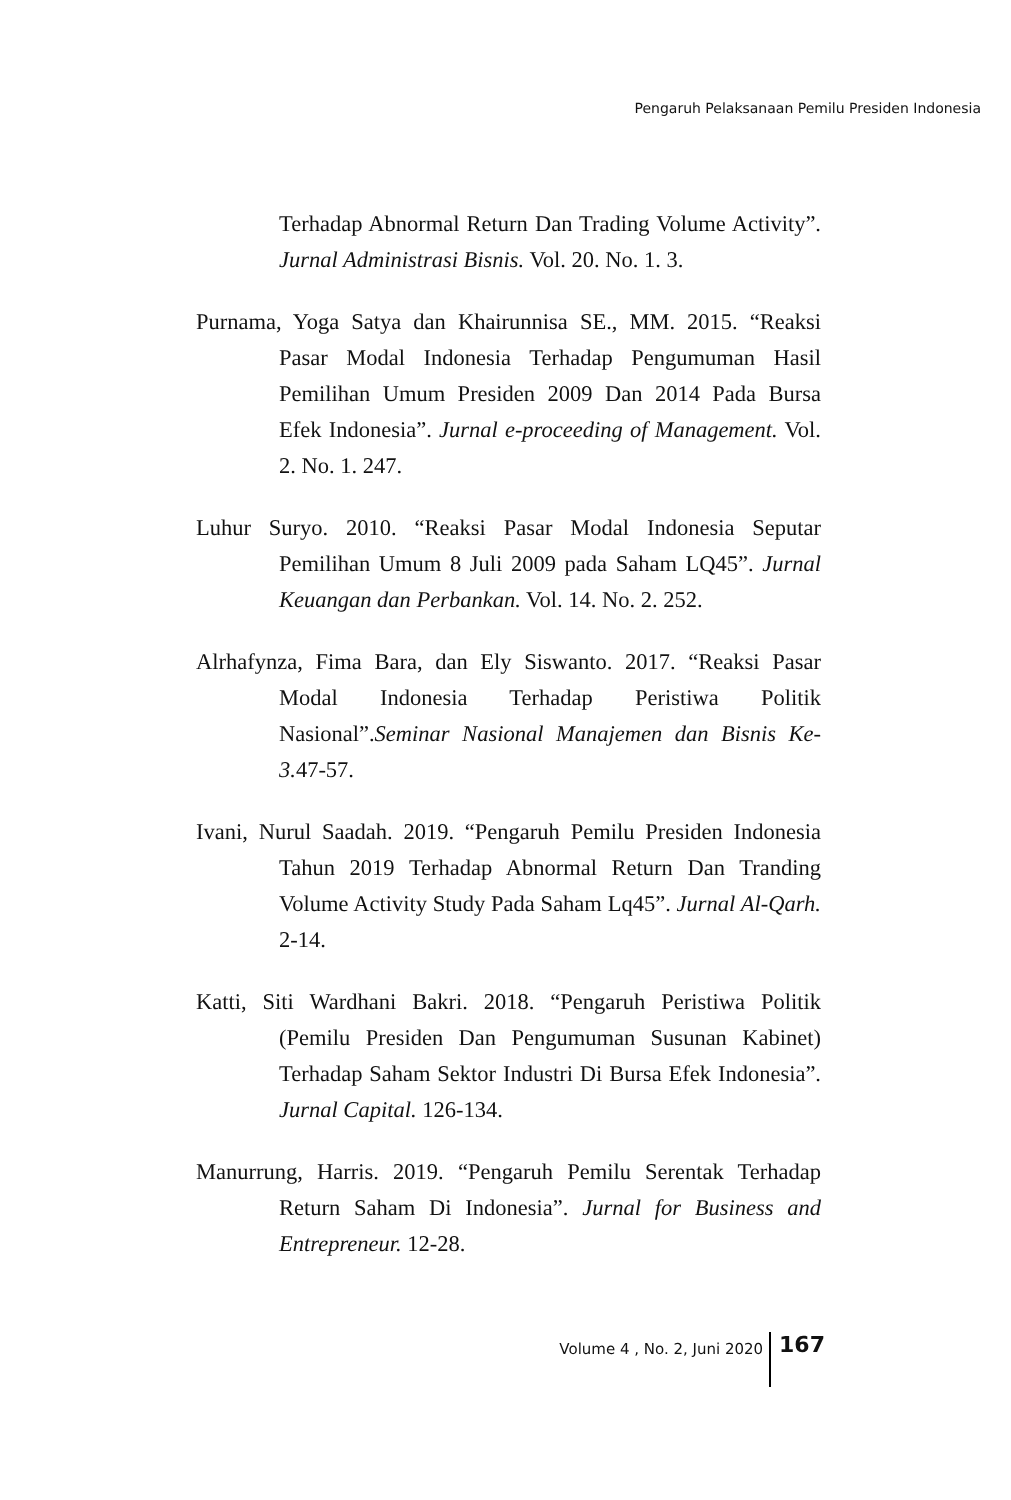Pengaruh Pelaksanaan Pemilu Presiden Indonesia
Terhadap Abnormal Return Dan Trading Volume Activity”. Jurnal Administrasi Bisnis. Vol. 20. No. 1. 3.
Purnama, Yoga Satya dan Khairunnisa SE., MM. 2015. “Reaksi Pasar Modal Indonesia Terhadap Pengumuman Hasil Pemilihan Umum Presiden 2009 Dan 2014 Pada Bursa Efek Indonesia”. Jurnal e-proceeding of Management. Vol. 2. No. 1. 247.
Luhur Suryo. 2010. “Reaksi Pasar Modal Indonesia Seputar Pemilihan Umum 8 Juli 2009 pada Saham LQ45”. Jurnal Keuangan dan Perbankan. Vol. 14. No. 2. 252.
Alrhafynza, Fima Bara, dan Ely Siswanto. 2017. “Reaksi Pasar Modal Indonesia Terhadap Peristiwa Politik Nasional”.Seminar Nasional Manajemen dan Bisnis Ke-3. 47-57.
Ivani, Nurul Saadah. 2019. “Pengaruh Pemilu Presiden Indonesia Tahun 2019 Terhadap Abnormal Return Dan Tranding Volume Activity Study Pada Saham Lq45”. Jurnal Al-Qarh. 2-14.
Katti, Siti Wardhani Bakri. 2018. “Pengaruh Peristiwa Politik (Pemilu Presiden Dan Pengumuman Susunan Kabinet) Terhadap Saham Sektor Industri Di Bursa Efek Indonesia”. Jurnal Capital. 126-134.
Manurrung, Harris. 2019. “Pengaruh Pemilu Serentak Terhadap Return Saham Di Indonesia”. Jurnal for Business and Entrepreneur. 12-28.
Volume 4 , No. 2, Juni 2020 167